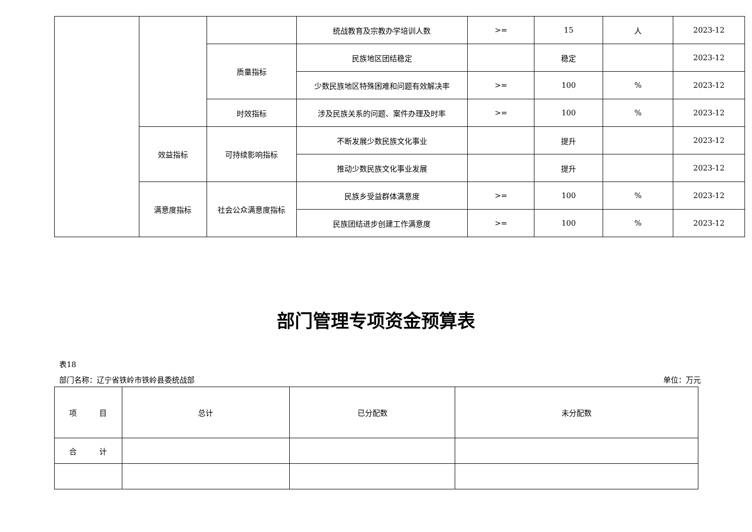| | | | 统战教育及宗教办学培训人数 | >= | 15 | 人 | 2023-12 |
| | | 质量指标 | 民族地区团结稳定 | | 稳定 | | 2023-12 |
| | | | 少数民族地区特殊困难和问题有效解决率 | >= | 100 | % | 2023-12 |
| | | 时效指标 | 涉及民族关系的问题、案件办理及时率 | >= | 100 | % | 2023-12 |
| | 效益指标 | 可持续影响指标 | 不断发展少数民族文化事业 | | 提升 | | 2023-12 |
| | | | 推动少数民族文化事业发展 | | 提升 | | 2023-12 |
| | 满意度指标 | 社会公众满意度指标 | 民族乡受益群体满意度 | >= | 100 | % | 2023-12 |
| | | | 民族团结进步创建工作满意度 | >= | 100 | % | 2023-12 |
部门管理专项资金预算表
表18
部门名称：辽宁省铁岭市铁岭县委统战部 单位：万元
| 项 目 | 总计 | 已分配数 | 未分配数 |
| --- | --- | --- | --- |
| 合 计 | | | |